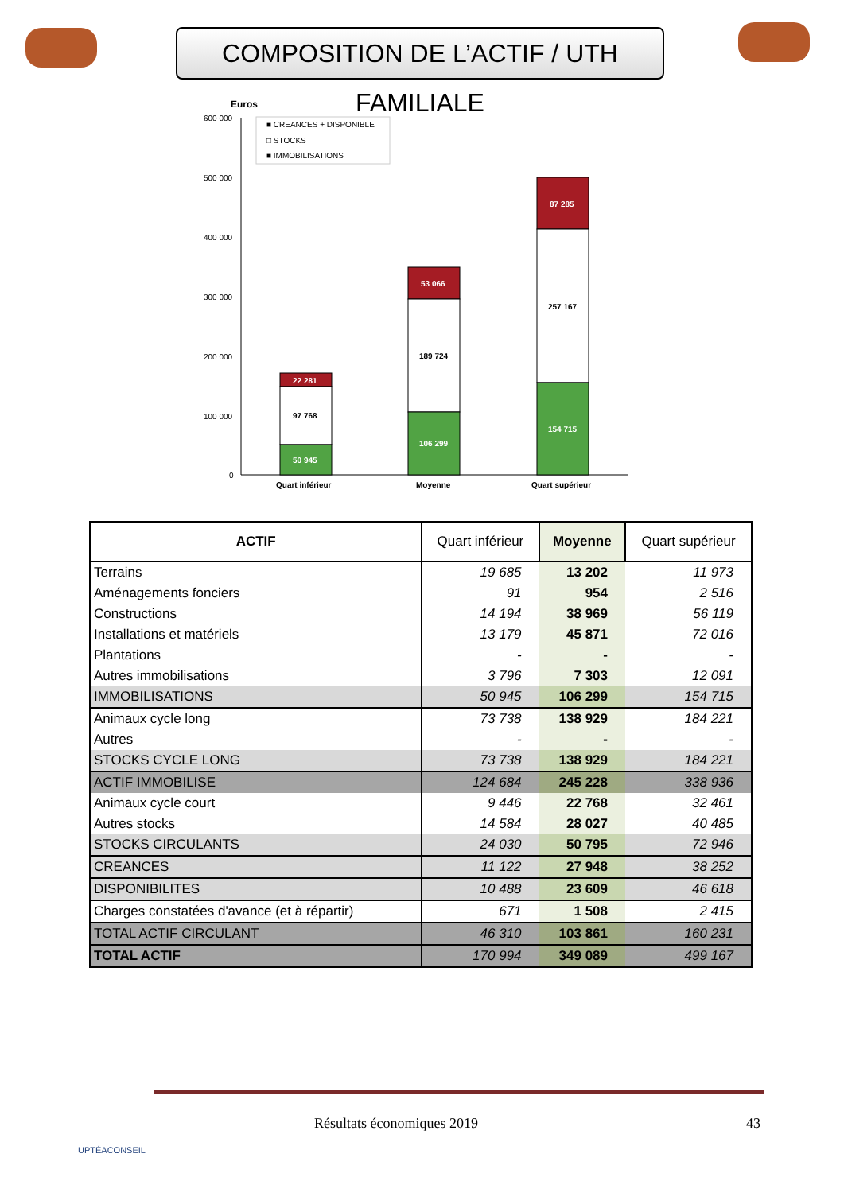COMPOSITION DE L’ACTIF / UTH FAMILIALE
Euros
600 000
500 000
400 000
300 000
200 000
100 000
0
■ CREANCES + DISPONIBLE
□ STOCKS
■ IMMOBILISATIONS
22 281
97 768
50 945
53 066
189 724
106 299
87 285
257 167
154 715
Quart inférieur
Moyenne
Quart supérieur
| ACTIF | Quart inférieur | Moyenne | Quart supérieur |
| --- | --- | --- | --- |
| Terrains | 19 685 | 13 202 | 11 973 |
| Aménagements fonciers | 91 | 954 | 2 516 |
| Constructions | 14 194 | 38 969 | 56 119 |
| Installations et matériels | 13 179 | 45 871 | 72 016 |
| Plantations | - | - | - |
| Autres immobilisations | 3 796 | 7 303 | 12 091 |
| IMMOBILISATIONS | 50 945 | 106 299 | 154 715 |
| Animaux cycle long | 73 738 | 138 929 | 184 221 |
| Autres | - | - | - |
| STOCKS CYCLE LONG | 73 738 | 138 929 | 184 221 |
| ACTIF IMMOBILISE | 124 684 | 245 228 | 338 936 |
| Animaux cycle court | 9 446 | 22 768 | 32 461 |
| Autres stocks | 14 584 | 28 027 | 40 485 |
| STOCKS CIRCULANTS | 24 030 | 50 795 | 72 946 |
| CREANCES | 11 122 | 27 948 | 38 252 |
| DISPONIBILITES | 10 488 | 23 609 | 46 618 |
| Charges constatées d'avance (et à répartir) | 671 | 1 508 | 2 415 |
| TOTAL ACTIF CIRCULANT | 46 310 | 103 861 | 160 231 |
| TOTAL ACTIF | 170 994 | 349 089 | 499 167 |
UPTÉACONSEIL
Résultats économiques 2019 43